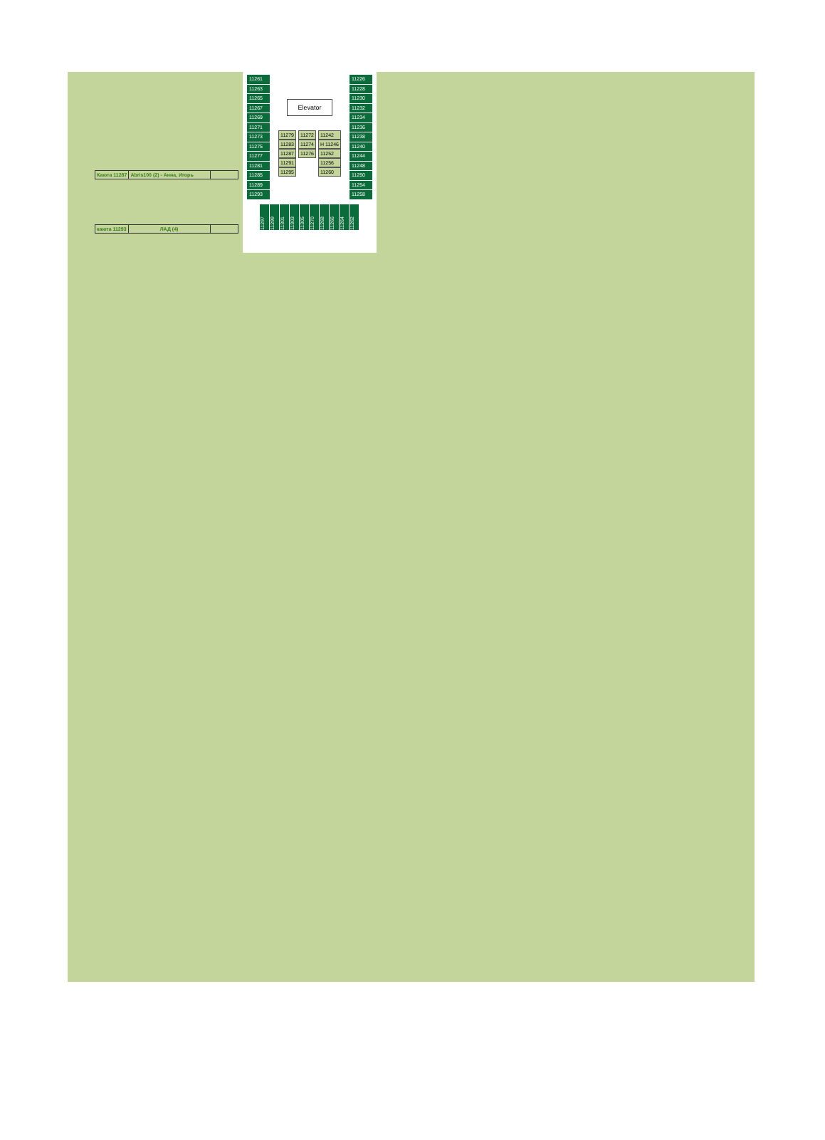| Каюта 11287 | Abris100 (2) - Анна, Игорь | |
| каюта 11293 | ЛАД (4) | |
11261
11263
11265
11267
11269
11271
11273
11275
11277
11281
11285
11289
11293
Elevator
11279
11283
11287
11291
11295
11272
11274
11276
11242
H 11246
11252
11256
11260
11226
11228
11230
11232
11234
11236
11238
11240
11244
11248
11250
11254
11258
11297 11299 11301 11303 11305 11270 11268 11266 11264 11262